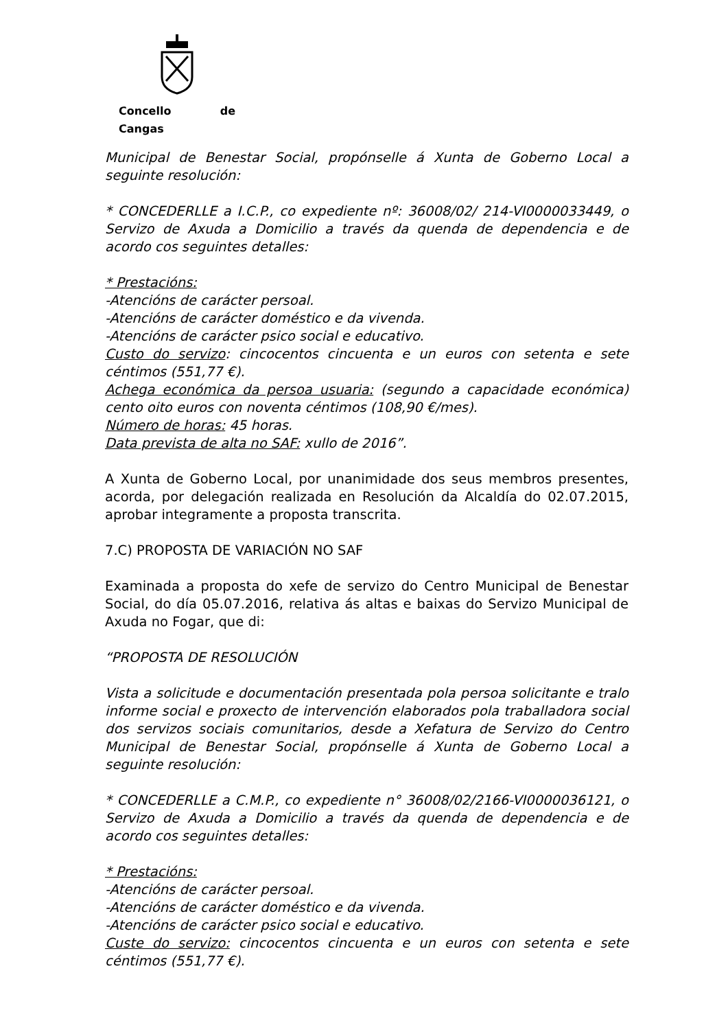Concello de Cangas
Municipal de Benestar Social, propónselle á Xunta de Goberno Local a seguinte resolución:
* CONCEDERLLE a I.C.P., co expediente nº: 36008/02/ 214-VI0000033449, o Servizo de Axuda a Domicilio a través da quenda de dependencia e de acordo cos seguintes detalles:
* Prestacións:
-Atencións de carácter persoal.
-Atencións de carácter doméstico e da vivenda.
-Atencións de carácter psico social e educativo.
Custo do servizo: cincocentos cincuenta e un euros con setenta e sete céntimos (551,77 €).
Achega económica da persoa usuaria: (segundo a capacidade económica) cento oito euros con noventa céntimos (108,90 €/mes).
Número de horas: 45 horas.
Data prevista de alta no SAF: xullo de 2016”.
A Xunta de Goberno Local, por unanimidade dos seus membros presentes, acorda, por delegación realizada en Resolución da Alcaldía do 02.07.2015, aprobar integramente a proposta transcrita.
7.C) PROPOSTA DE VARIACIÓN NO SAF
Examinada a proposta do xefe de servizo do Centro Municipal de Benestar Social, do día 05.07.2016, relativa ás altas e baixas do Servizo Municipal de Axuda no Fogar, que di:
“PROPOSTA DE RESOLUCIÓN
Vista a solicitude e documentación presentada pola persoa solicitante e tralo informe social e proxecto de intervención elaborados pola traballadora social dos servizos sociais comunitarios, desde a Xefatura de Servizo do Centro Municipal de Benestar Social, propónselle á Xunta de Goberno Local a seguinte resolución:
* CONCEDERLLE a C.M.P., co expediente n° 36008/02/2166-VI0000036121, o Servizo de Axuda a Domicilio a través da quenda de dependencia e de acordo cos seguintes detalles:
* Prestacións:
-Atencións de carácter persoal.
-Atencións de carácter doméstico e da vivenda.
-Atencións de carácter psico social e educativo.
Custe do servizo: cincocentos cincuenta e un euros con setenta e sete céntimos (551,77 €).